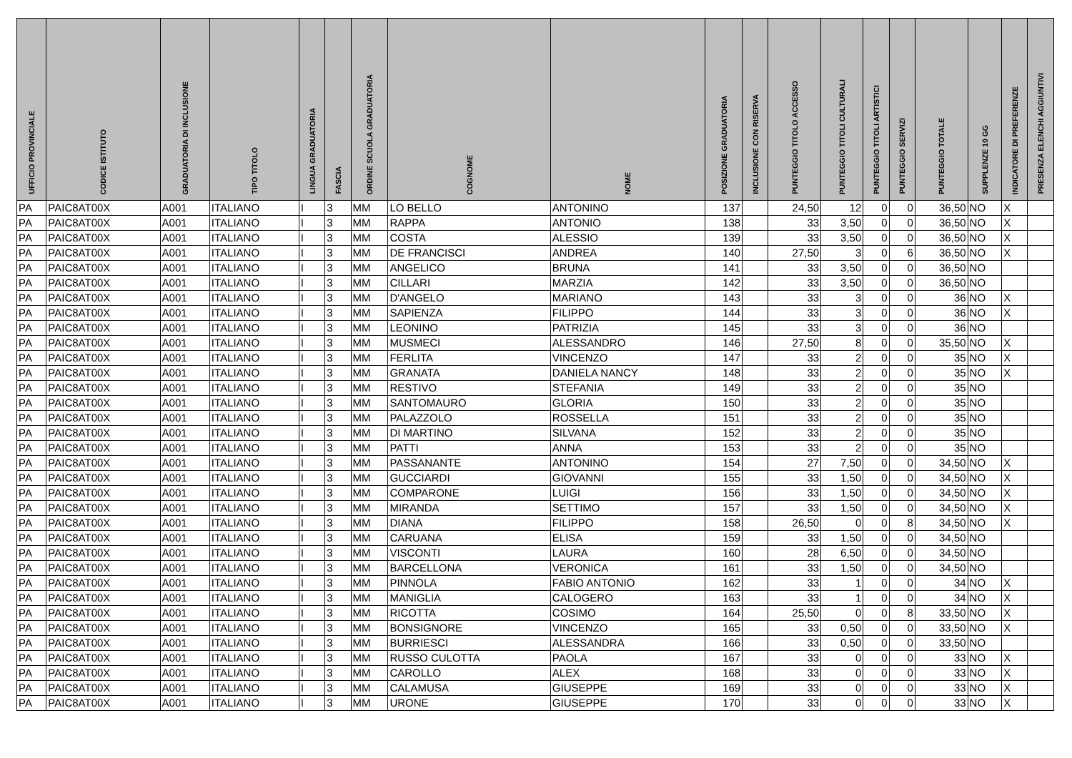| UFFICIO PROVINCIALE | CODICE ISTITUTO | GRADUATORIA DI INCLUSIONE | TIPO TITOLO | LINGUA GRADUATORIA | FASCIA | ORDINE SCUOLA GRADUATORIA | COGNOME | NOME | POSIZIONE GRADUATORIA | INCLUSIONE CON RISERVA | PUNTEGGIO TITOLO ACCESSO | PUNTEGGIO TITOLI CULTURALI | PUNTEGGIO TITOLI ARTISTICI | PUNTEGGIO SERVIZI | PUNTEGGIO TOTALE | SUPPLENZE 10 GG | INDICATORE DI PREFERENZE | PRESENZA ELENCHI AGGIUNTIVI |
| --- | --- | --- | --- | --- | --- | --- | --- | --- | --- | --- | --- | --- | --- | --- | --- | --- | --- | --- |
| PA | PAIC8AT00X | A001 | ITALIANO | I | 3 | MM | LO BELLO | ANTONINO | 137 | | 24,50 | 12 | 0 | 0 | 36,50 | NO | X | |
| PA | PAIC8AT00X | A001 | ITALIANO | I | 3 | MM | RAPPA | ANTONIO | 138 | | 33 | 3,50 | 0 | 0 | 36,50 | NO | X | |
| PA | PAIC8AT00X | A001 | ITALIANO | I | 3 | MM | COSTA | ALESSIO | 139 | | 33 | 3,50 | 0 | 0 | 36,50 | NO | X | |
| PA | PAIC8AT00X | A001 | ITALIANO | I | 3 | MM | DE FRANCISCI | ANDREA | 140 | | 27,50 | 3 | 0 | 6 | 36,50 | NO | X | |
| PA | PAIC8AT00X | A001 | ITALIANO | I | 3 | MM | ANGELICO | BRUNA | 141 | | 33 | 3,50 | 0 | 0 | 36,50 | NO | | |
| PA | PAIC8AT00X | A001 | ITALIANO | I | 3 | MM | CILLARI | MARZIA | 142 | | 33 | 3,50 | 0 | 0 | 36,50 | NO | | |
| PA | PAIC8AT00X | A001 | ITALIANO | I | 3 | MM | D'ANGELO | MARIANO | 143 | | 33 | 3 | 0 | 0 | 36 | NO | X | |
| PA | PAIC8AT00X | A001 | ITALIANO | I | 3 | MM | SAPIENZA | FILIPPO | 144 | | 33 | 3 | 0 | 0 | 36 | NO | X | |
| PA | PAIC8AT00X | A001 | ITALIANO | I | 3 | MM | LEONINO | PATRIZIA | 145 | | 33 | 3 | 0 | 0 | 36 | NO | | |
| PA | PAIC8AT00X | A001 | ITALIANO | I | 3 | MM | MUSMECI | ALESSANDRO | 146 | | 27,50 | 8 | 0 | 0 | 35,50 | NO | X | |
| PA | PAIC8AT00X | A001 | ITALIANO | I | 3 | MM | FERLITA | VINCENZO | 147 | | 33 | 2 | 0 | 0 | 35 | NO | X | |
| PA | PAIC8AT00X | A001 | ITALIANO | I | 3 | MM | GRANATA | DANIELA NANCY | 148 | | 33 | 2 | 0 | 0 | 35 | NO | X | |
| PA | PAIC8AT00X | A001 | ITALIANO | I | 3 | MM | RESTIVO | STEFANIA | 149 | | 33 | 2 | 0 | 0 | 35 | NO | | |
| PA | PAIC8AT00X | A001 | ITALIANO | I | 3 | MM | SANTOMAURO | GLORIA | 150 | | 33 | 2 | 0 | 0 | 35 | NO | | |
| PA | PAIC8AT00X | A001 | ITALIANO | I | 3 | MM | PALAZZOLO | ROSSELLA | 151 | | 33 | 2 | 0 | 0 | 35 | NO | | |
| PA | PAIC8AT00X | A001 | ITALIANO | I | 3 | MM | DI MARTINO | SILVANA | 152 | | 33 | 2 | 0 | 0 | 35 | NO | | |
| PA | PAIC8AT00X | A001 | ITALIANO | I | 3 | MM | PATTI | ANNA | 153 | | 33 | 2 | 0 | 0 | 35 | NO | | |
| PA | PAIC8AT00X | A001 | ITALIANO | I | 3 | MM | PASSANANTE | ANTONINO | 154 | | 27 | 7,50 | 0 | 0 | 34,50 | NO | X | |
| PA | PAIC8AT00X | A001 | ITALIANO | I | 3 | MM | GUCCIARDI | GIOVANNI | 155 | | 33 | 1,50 | 0 | 0 | 34,50 | NO | X | |
| PA | PAIC8AT00X | A001 | ITALIANO | I | 3 | MM | COMPARONE | LUIGI | 156 | | 33 | 1,50 | 0 | 0 | 34,50 | NO | X | |
| PA | PAIC8AT00X | A001 | ITALIANO | I | 3 | MM | MIRANDA | SETTIMO | 157 | | 33 | 1,50 | 0 | 0 | 34,50 | NO | X | |
| PA | PAIC8AT00X | A001 | ITALIANO | I | 3 | MM | DIANA | FILIPPO | 158 | | 26,50 | 0 | 0 | 8 | 34,50 | NO | X | |
| PA | PAIC8AT00X | A001 | ITALIANO | I | 3 | MM | CARUANA | ELISA | 159 | | 33 | 1,50 | 0 | 0 | 34,50 | NO | | |
| PA | PAIC8AT00X | A001 | ITALIANO | I | 3 | MM | VISCONTI | LAURA | 160 | | 28 | 6,50 | 0 | 0 | 34,50 | NO | | |
| PA | PAIC8AT00X | A001 | ITALIANO | I | 3 | MM | BARCELLONA | VERONICA | 161 | | 33 | 1,50 | 0 | 0 | 34,50 | NO | | |
| PA | PAIC8AT00X | A001 | ITALIANO | I | 3 | MM | PINNOLA | FABIO ANTONIO | 162 | | 33 | 1 | 0 | 0 | 34 | NO | X | |
| PA | PAIC8AT00X | A001 | ITALIANO | I | 3 | MM | MANIGLIA | CALOGERO | 163 | | 33 | 1 | 0 | 0 | 34 | NO | X | |
| PA | PAIC8AT00X | A001 | ITALIANO | I | 3 | MM | RICOTTA | COSIMO | 164 | | 25,50 | 0 | 0 | 8 | 33,50 | NO | X | |
| PA | PAIC8AT00X | A001 | ITALIANO | I | 3 | MM | BONSIGNORE | VINCENZO | 165 | | 33 | 0,50 | 0 | 0 | 33,50 | NO | X | |
| PA | PAIC8AT00X | A001 | ITALIANO | I | 3 | MM | BURRIESCI | ALESSANDRA | 166 | | 33 | 0,50 | 0 | 0 | 33,50 | NO | | |
| PA | PAIC8AT00X | A001 | ITALIANO | I | 3 | MM | RUSSO CULOTTA | PAOLA | 167 | | 33 | 0 | 0 | 0 | 33 | NO | X | |
| PA | PAIC8AT00X | A001 | ITALIANO | I | 3 | MM | CAROLLO | ALEX | 168 | | 33 | 0 | 0 | 0 | 33 | NO | X | |
| PA | PAIC8AT00X | A001 | ITALIANO | I | 3 | MM | CALAMUSA | GIUSEPPE | 169 | | 33 | 0 | 0 | 0 | 33 | NO | X | |
| PA | PAIC8AT00X | A001 | ITALIANO | I | 3 | MM | URONE | GIUSEPPE | 170 | | 33 | 0 | 0 | 0 | 33 | NO | X | |